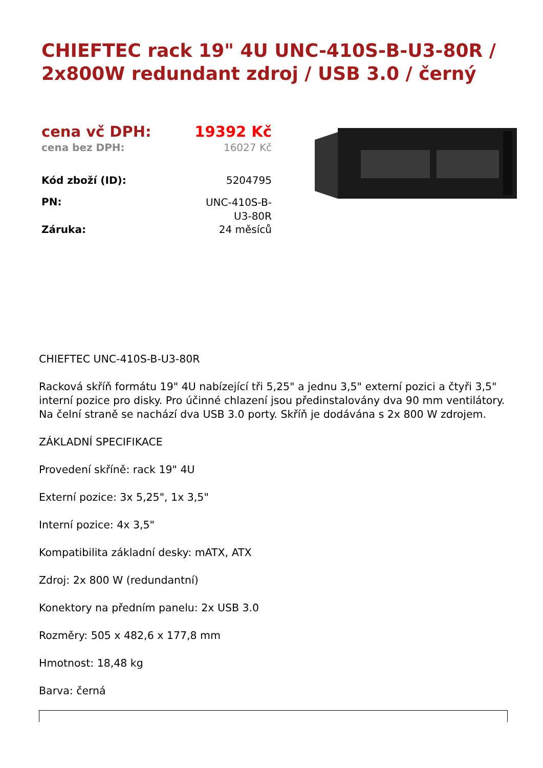CHIEFTEC rack 19" 4U UNC-410S-B-U3-80R / 2x800W redundant zdroj / USB 3.0 / černý
| cena vč DPH: | 19392 Kč |
| cena bez DPH: | 16027 Kč |
| Kód zboží (ID): | 5204795 |
| PN: | UNC-410S-B- U3-80R |
| Záruka: | 24 měsíců |
CHIEFTEC UNC-410S-B-U3-80R
Racková skříň formátu 19" 4U nabízející tři 5,25" a jednu 3,5" externí pozici a čtyři 3,5" interní pozice pro disky. Pro účinné chlazení jsou předinstalovány dva 90 mm ventilátory. Na čelní straně se nachází dva USB 3.0 porty. Skříň je dodávána s 2x 800 W zdrojem.
ZÁKLADNÍ SPECIFIKACE
Provedení skříně: rack 19" 4U
Externí pozice: 3x 5,25", 1x 3,5"
Interní pozice: 4x 3,5"
Kompatibilita základní desky: mATX, ATX
Zdroj: 2x 800 W (redundantní)
Konektory na předním panelu: 2x USB 3.0
Rozměry: 505 x 482,6 x 177,8 mm
Hmotnost: 18,48 kg
Barva: černá